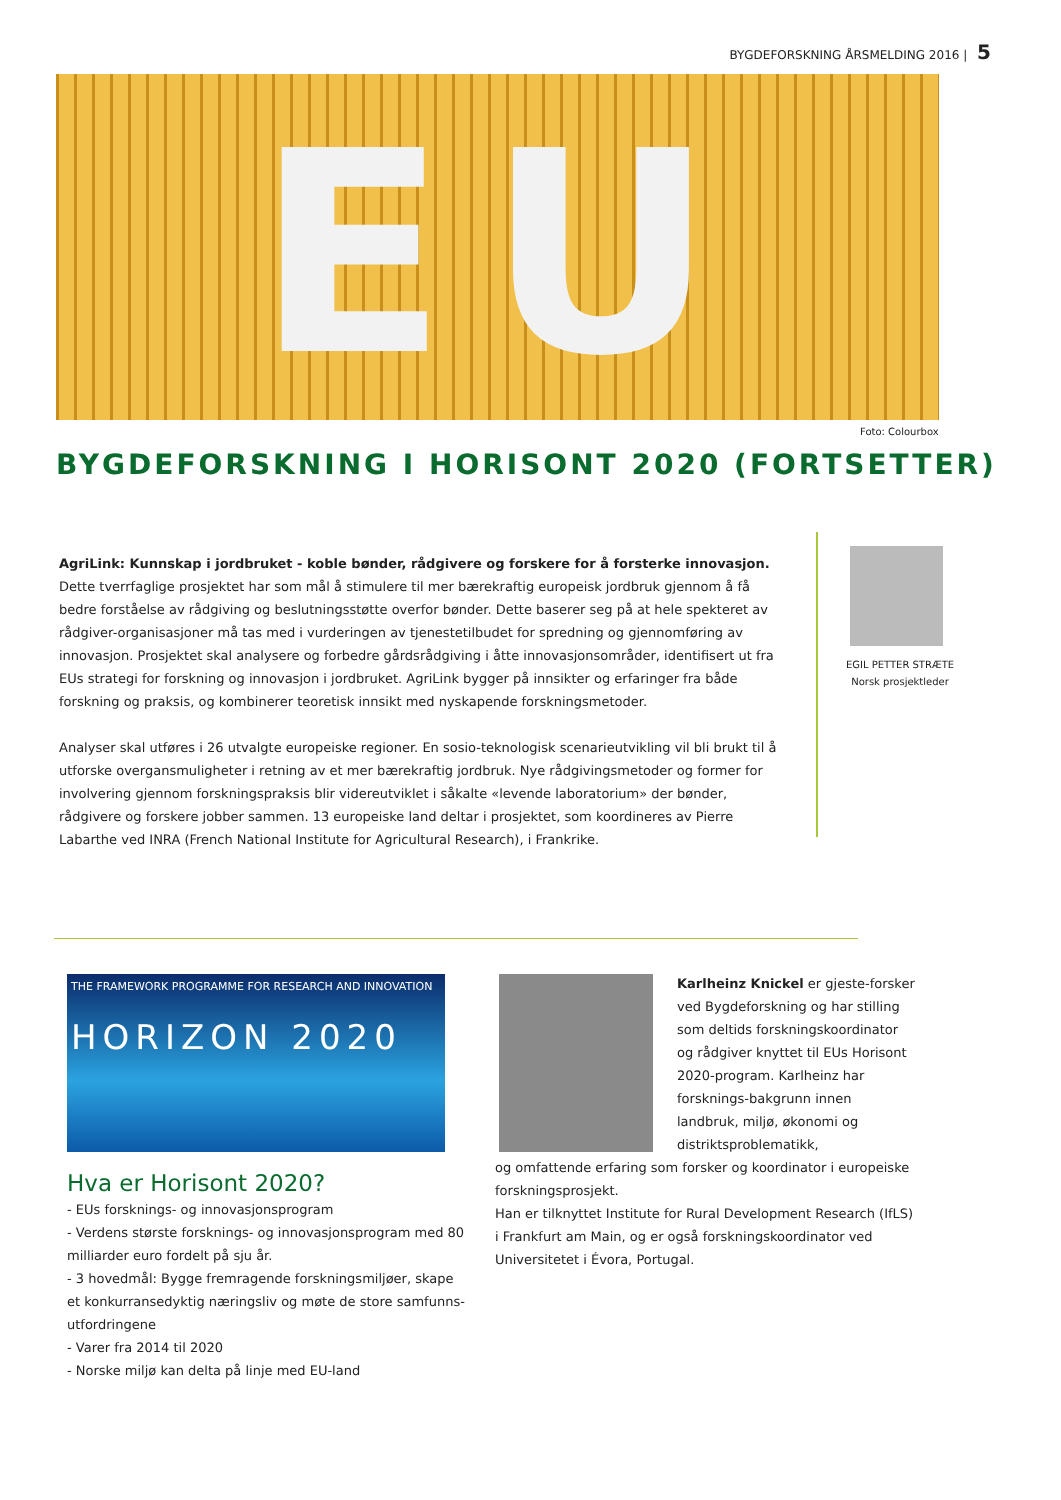BYGDEFORSKNING ÅRSMELDING 2016 | 5
EU
Foto: Colourbox
BYGDEFORSKNING I HORISONT 2020 (FORTSETTER)
AgriLink: Kunnskap i jordbruket - koble bønder, rådgivere og forskere for å forsterke innovasjon. Dette tverrfaglige prosjektet har som mål å stimulere til mer bærekraftig europeisk jordbruk gjennom å få bedre forståelse av rådgiving og beslutningsstøtte overfor bønder. Dette baserer seg på at hele spekteret av rådgiver-organisasjoner må tas med i vurderingen av tjenestetilbudet for spredning og gjennomføring av innovasjon. Prosjektet skal analysere og forbedre gårdsrådgiving i åtte innovasjonsområder, identifisert ut fra EUs strategi for forskning og innovasjon i jordbruket. AgriLink bygger på innsikter og erfaringer fra både forskning og praksis, og kombinerer teoretisk innsikt med nyskapende forskningsmetoder.
Analyser skal utføres i 26 utvalgte europeiske regioner. En sosio-teknologisk scenarieutvikling vil bli brukt til å utforske overgansmuligheter i retning av et mer bærekraftig jordbruk. Nye rådgivingsmetoder og former for involvering gjennom forskningspraksis blir videreutviklet i såkalte «levende laboratorium» der bønder, rådgivere og forskere jobber sammen. 13 europeiske land deltar i prosjektet, som koordineres av Pierre Labarthe ved INRA (French National Institute for Agricultural Research), i Frankrike.
EGIL PETTER STRÆTE
Norsk prosjektleder
THE FRAMEWORK PROGRAMME FOR RESEARCH AND INNOVATION
HORIZON 2020
Hva er Horisont 2020?
- EUs forsknings- og innovasjonsprogram
- Verdens største forsknings- og innovasjonsprogram med 80 milliarder euro fordelt på sju år.
- 3 hovedmål: Bygge fremragende forskningsmiljøer, skape et konkurransedyktig næringsliv og møte de store samfunns-utfordringene
- Varer fra 2014 til 2020
- Norske miljø kan delta på linje med EU-land
Karlheinz Knickel er gjeste-forsker ved Bygdeforskning og har stilling som deltids forskningskoordinator og rådgiver knyttet til EUs Horisont 2020-program. Karlheinz har forsknings-bakgrunn innen landbruk, miljø, økonomi og distriktsproblematikk,
og omfattende erfaring som forsker og koordinator i europeiske forskningsprosjekt.
Han er tilknyttet Institute for Rural Development Research (IfLS) i Frankfurt am Main, og er også forskningskoordinator ved Universitetet i Évora, Portugal.